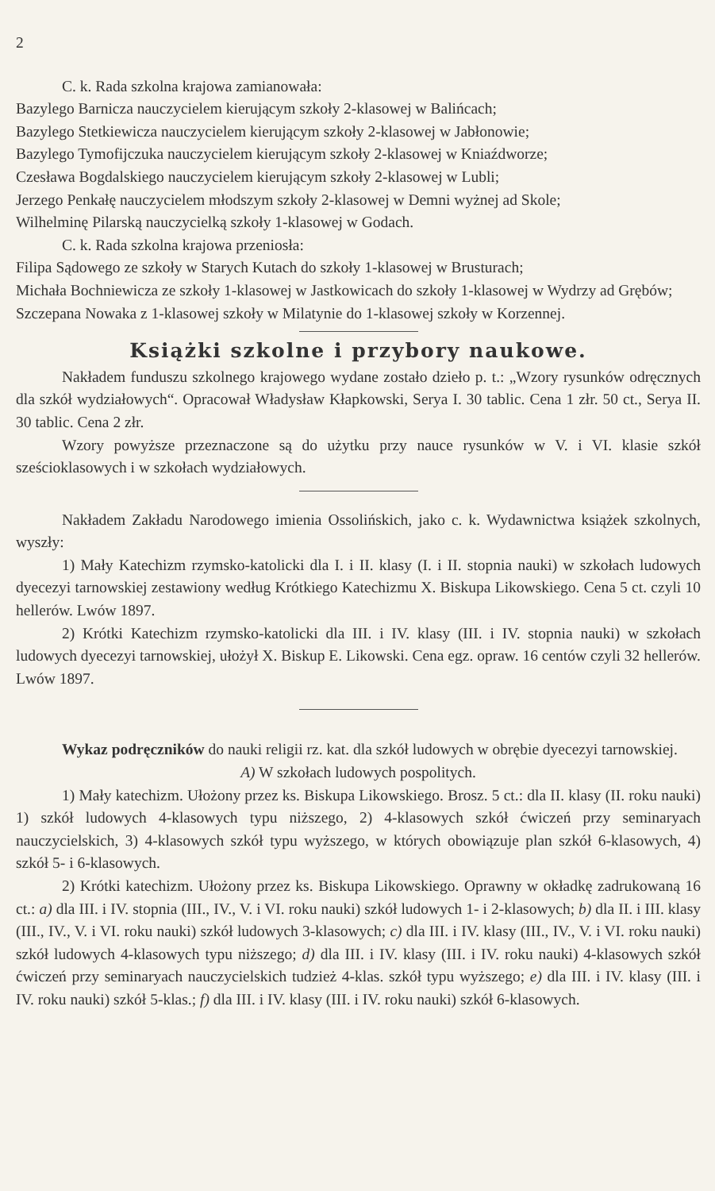2
C. k. Rada szkolna krajowa zamianowała:
Bazylego Barnicza nauczycielem kierującym szkoły 2-klasowej w Balińcach;
Bazylego Stetkiewicza nauczycielem kierującym szkoły 2-klasowej w Jabłonowie;
Bazylego Tymofijczuka nauczycielem kierującym szkoły 2-klasowej w Kniaźdworze;
Czesława Bogdalskiego nauczycielem kierującym szkoły 2-klasowej w Lubli;
Jerzego Penkałę nauczycielem młodszym szkoły 2-klasowej w Demni wyżnej ad Skole;
Wilhelminę Pilarską nauczycielką szkoły 1-klasowej w Godach.
C. k. Rada szkolna krajowa przeniosła:
Filipa Sądowego ze szkoły w Starych Kutach do szkoły 1-klasowej w Brusturach;
Michała Bochniewicza ze szkoły 1-klasowej w Jastkowicach do szkoły 1-klasowej w Wydrzy ad Grębów;
Szczepana Nowaka z 1-klasowej szkoły w Milatynie do 1-klasowej szkoły w Korzennej.
Książki szkolne i przybory naukowe.
Nakładem funduszu szkolnego krajowego wydane zostało dzieło p. t.: „Wzory rysunków odręcznych dla szkół wydziałowych“. Opracował Władysław Kłapkowski, Serya I. 30 tablic. Cena 1 złr. 50 ct., Serya II. 30 tablic. Cena 2 złr.
Wzory powyższe przeznaczone są do użytku przy nauce rysunków w V. i VI. klasie szkół sześcioklasowych i w szkołach wydziałowych.
Nakładem Zakładu Narodowego imienia Ossolińskich, jako c. k. Wydawnictwa książek szkolnych, wyszły:
1) Mały Katechizm rzymsko-katolicki dla I. i II. klasy (I. i II. stopnia nauki) w szkołach ludowych dyecezyi tarnowskiej zestawiony według Krótkiego Katechizmu X. Biskupa Likowskiego. Cena 5 ct. czyli 10 hellerów. Lwów 1897.
2) Krótki Katechizm rzymsko-katolicki dla III. i IV. klasy (III. i IV. stopnia nauki) w szkołach ludowych dyecezyi tarnowskiej, ułożył X. Biskup E. Likowski. Cena egz. opraw. 16 centów czyli 32 hellerów. Lwów 1897.
Wykaz podręczników do nauki religii rz. kat. dla szkół ludowych w obrębie dyecezyi tarnowskiej.
A) W szkołach ludowych pospolitych.
1) Mały katechizm. Ułożony przez ks. Biskupa Likowskiego. Brosz. 5 ct.: dla II. klasy (II. roku nauki) 1) szkół ludowych 4-klasowych typu niższego, 2) 4-klasowych szkół ćwiczeń przy seminaryach nauczycielskich, 3) 4-klasowych szkół typu wyższego, w których obowiązuje plan szkół 6-klasowych, 4) szkół 5- i 6-klasowych.
2) Krótki katechizm. Ułożony przez ks. Biskupa Likowskiego. Oprawny w okładkę zadrukowaną 16 ct.: a) dla III. i IV. stopnia (III., IV., V. i VI. roku nauki) szkół ludowych 1- i 2-klasowych; b) dla II. i III. klasy (III., IV., V. i VI. roku nauki) szkół ludowych 3-klasowych; c) dla III. i IV. klasy (III., IV., V. i VI. roku nauki) szkół ludowych 4-klasowych typu niższego; d) dla III. i IV. klasy (III. i IV. roku nauki) 4-klasowych szkół ćwiczeń przy seminaryach nauczycielskich tudzież 4-klas. szkół typu wyższego; e) dla III. i IV. klasy (III. i IV. roku nauki) szkół 5-klas.; f) dla III. i IV. klasy (III. i IV. roku nauki) szkół 6-klasowych.